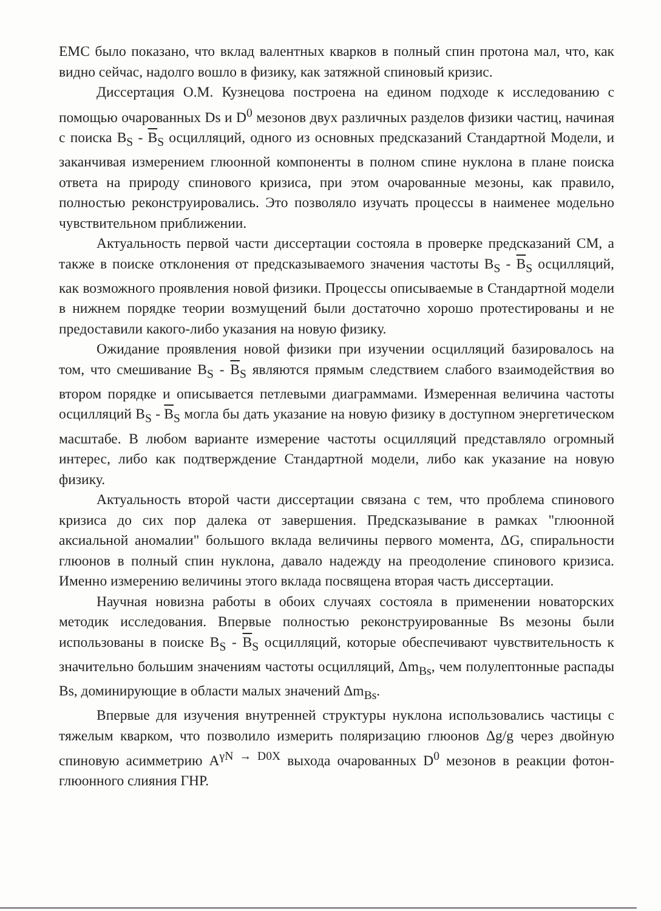ЕМС было показано, что вклад валентных кварков в полный спин протона мал, что, как видно сейчас, надолго вошло в физику, как затяжной спиновый кризис.
Диссертация О.М. Кузнецова построена на едином подходе к исследованию с помощью очарованных Ds и D<sup>0</sup> мезонов двух различных разделов физики частиц, начиная с поиска B<sub>S</sub> - B<sub>S</sub> осцилляций, одного из основных предсказаний Стандартной Модели, и заканчивая измерением глюонной компоненты в полном спине нуклона в плане поиска ответа на природу спинового кризиса, при этом очарованные мезоны, как правило, полностью реконструировались. Это позволяло изучать процессы в наименее модельно чувствительном приближении.
Актуальность первой части диссертации состояла в проверке предсказаний СМ, а также в поиске отклонения от предсказываемого значения частоты B<sub>S</sub> - B<sub>S</sub> осцилляций, как возможного проявления новой физики. Процессы описываемые в Стандартной модели в нижнем порядке теории возмущений были достаточно хорошо протестированы и не предоставили какого-либо указания на новую физику.
Ожидание проявления новой физики при изучении осцилляций базировалось на том, что смешивание B<sub>S</sub> - B<sub>S</sub> являются прямым следствием слабого взаимодействия во втором порядке и описывается петлевыми диаграммами. Измеренная величина частоты осцилляций B<sub>S</sub> - B<sub>S</sub> могла бы дать указание на новую физику в доступном энергетическом масштабе. В любом варианте измерение частоты осцилляций представляло огромный интерес, либо как подтверждение Стандартной модели, либо как указание на новую физику.
Актуальность второй части диссертации связана с тем, что проблема спинового кризиса до сих пор далека от завершения. Предсказывание в рамках "глюонной аксиальной аномалии" большого вклада величины первого момента, ΔG, спиральности глюонов в полный спин нуклона, давало надежду на преодоление спинового кризиса. Именно измерению величины этого вклада посвящена вторая часть диссертации.
Научная новизна работы в обоих случаях состояла в применении новаторских методик исследования. Впервые полностью реконструированные Bs мезоны были использованы в поиске B<sub>S</sub> - B<sub>S</sub> осцилляций, которые обеспечивают чувствительность к значительно большим значениям частоты осцилляций, Δm<sub>Bs</sub>, чем полулептонные распады Bs, доминирующие в области малых значений Δm<sub>Bs</sub>.
Впервые для изучения внутренней структуры нуклона использовались частицы с тяжелым кварком, что позволило измерить поляризацию глюонов Δg/g через двойную спиновую асимметрию A<sup>γN → D0X</sup> выхода очарованных D<sup>0</sup> мезонов в реакции фотон-глюонного слияния ГНР.